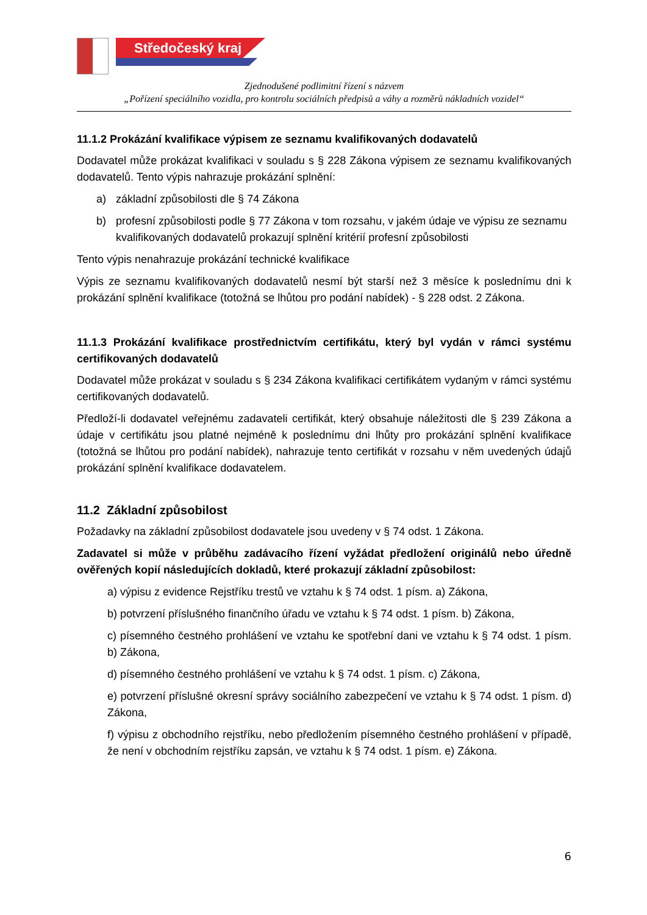Středočeský kraj
Zjednodušené podlimitní řízení s názvem
„Pořízení speciálního vozidla, pro kontrolu sociálních předpisů a váhy a rozměrů nákladních vozidel“
11.1.2 Prokázání kvalifikace výpisem ze seznamu kvalifikovaných dodavatelů
Dodavatel může prokázat kvalifikaci v souladu s § 228 Zákona výpisem ze seznamu kvalifikovaných dodavatelů. Tento výpis nahrazuje prokázání splnění:
a) základní způsobilosti dle § 74 Zákona
b) profesní způsobilosti podle § 77 Zákona v tom rozsahu, v jakém údaje ve výpisu ze seznamu kvalifikovaných dodavatelů prokazují splnění kritérií profesní způsobilosti
Tento výpis nenahrazuje prokázání technické kvalifikace
Výpis ze seznamu kvalifikovaných dodavatelů nesmí být starší než 3 měsíce k poslednímu dni k prokázání splnění kvalifikace (totožná se lhůtou pro podání nabídek) - § 228 odst. 2 Zákona.
11.1.3 Prokázání kvalifikace prostřednictvím certifikátu, který byl vydán v rámci systému certifikovaných dodavatelů
Dodavatel může prokázat v souladu s § 234 Zákona kvalifikaci certifikátem vydaným v rámci systému certifikovaných dodavatelů.
Předloží-li dodavatel veřejnému zadavateli certifikát, který obsahuje náležitosti dle § 239 Zákona a údaje v certifikátu jsou platné nejméně k poslednímu dni lhůty pro prokázání splnění kvalifikace (totožná se lhůtou pro podání nabídek), nahrazuje tento certifikát v rozsahu v něm uvedených údajů prokázání splnění kvalifikace dodavatelem.
11.2 Základní způsobilost
Požadavky na základní způsobilost dodavatele jsou uvedeny v § 74 odst. 1 Zákona.
Zadavatel si může v průběhu zadávacího řízení vyžádat předložení originálů nebo úředně ověřených kopií následujících dokladů, které prokazují základní způsobilost:
a) výpisu z evidence Rejstříku trestů ve vztahu k § 74 odst. 1 písm. a) Zákona,
b) potvrzení příslušného finančního úřadu ve vztahu k § 74 odst. 1 písm. b) Zákona,
c) písemného čestného prohlášení ve vztahu ke spotřební dani ve vztahu k § 74 odst. 1 písm. b) Zákona,
d) písemného čestného prohlášení ve vztahu k § 74 odst. 1 písm. c) Zákona,
e) potvrzení příslušné okresní správy sociálního zabezpečení ve vztahu k § 74 odst. 1 písm. d) Zákona,
f) výpisu z obchodního rejstříku, nebo předložením písemného čestného prohlášení v případě, že není v obchodním rejstříku zapsán, ve vztahu k § 74 odst. 1 písm. e) Zákona.
6